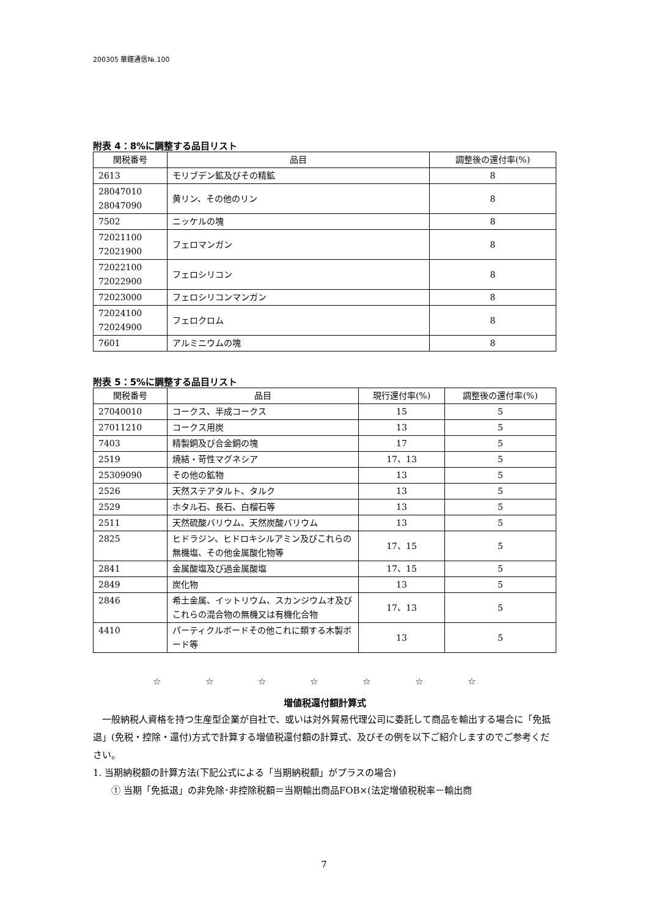200305 華鐘通信№.100
附表 4：8%に調整する品目リスト
| 関税番号 | 品目 | 調整後の還付率(%) |
| --- | --- | --- |
| 2613 | モリブデン鉱及びその精鉱 | 8 |
| 28047010 28047090 | 黄リン、その他のリン | 8 |
| 7502 | ニッケルの塊 | 8 |
| 72021100 72021900 | フェロマンガン | 8 |
| 72022100 72022900 | フェロシリコン | 8 |
| 72023000 | フェロシリコンマンガン | 8 |
| 72024100 72024900 | フェロクロム | 8 |
| 7601 | アルミニウムの塊 | 8 |
附表 5：5%に調整する品目リスト
| 関税番号 | 品目 | 現行還付率(%) | 調整後の還付率(%) |
| --- | --- | --- | --- |
| 27040010 | コークス、半成コークス | 15 | 5 |
| 27011210 | コークス用炭 | 13 | 5 |
| 7403 | 精製銅及び合金銅の塊 | 17 | 5 |
| 2519 | 焼結・苛性マグネシア | 17、13 | 5 |
| 25309090 | その他の鉱物 | 13 | 5 |
| 2526 | 天然ステアタルト、タルク | 13 | 5 |
| 2529 | ホタル石、長石、白榴石等 | 13 | 5 |
| 2511 | 天然硫酸バリウム、天然炭酸バリウム | 13 | 5 |
| 2825 | ヒドラジン、ヒドロキシルアミン及びこれらの無機塩、その他金属酸化物等 | 17、15 | 5 |
| 2841 | 金属酸塩及び過金属酸塩 | 17、15 | 5 |
| 2849 | 炭化物 | 13 | 5 |
| 2846 | 希土金属、イットリウム、スカンジウムオ及びこれらの混合物の無機又は有機化合物 | 17、13 | 5 |
| 4410 | パーティクルボードその他これに類する木製ボード等 | 13 | 5 |
☆ ☆ ☆ ☆ ☆ ☆ ☆
増値税還付額計算式
　一般納税人資格を持つ生産型企業が自社で、或いは対外貿易代理公司に委託して商品を輸出する場合に「免抵退」(免税・控除・還付)方式で計算する増値税還付額の計算式、及びその例を以下ご紹介しますのでご参考ください。
1. 当期納税額の計算方法(下記公式による「当期納税額」がプラスの場合)
　　① 当期「免抵退」の非免除･非控除税額＝当期輸出商品FOB×(法定増値税税率－輸出商
7